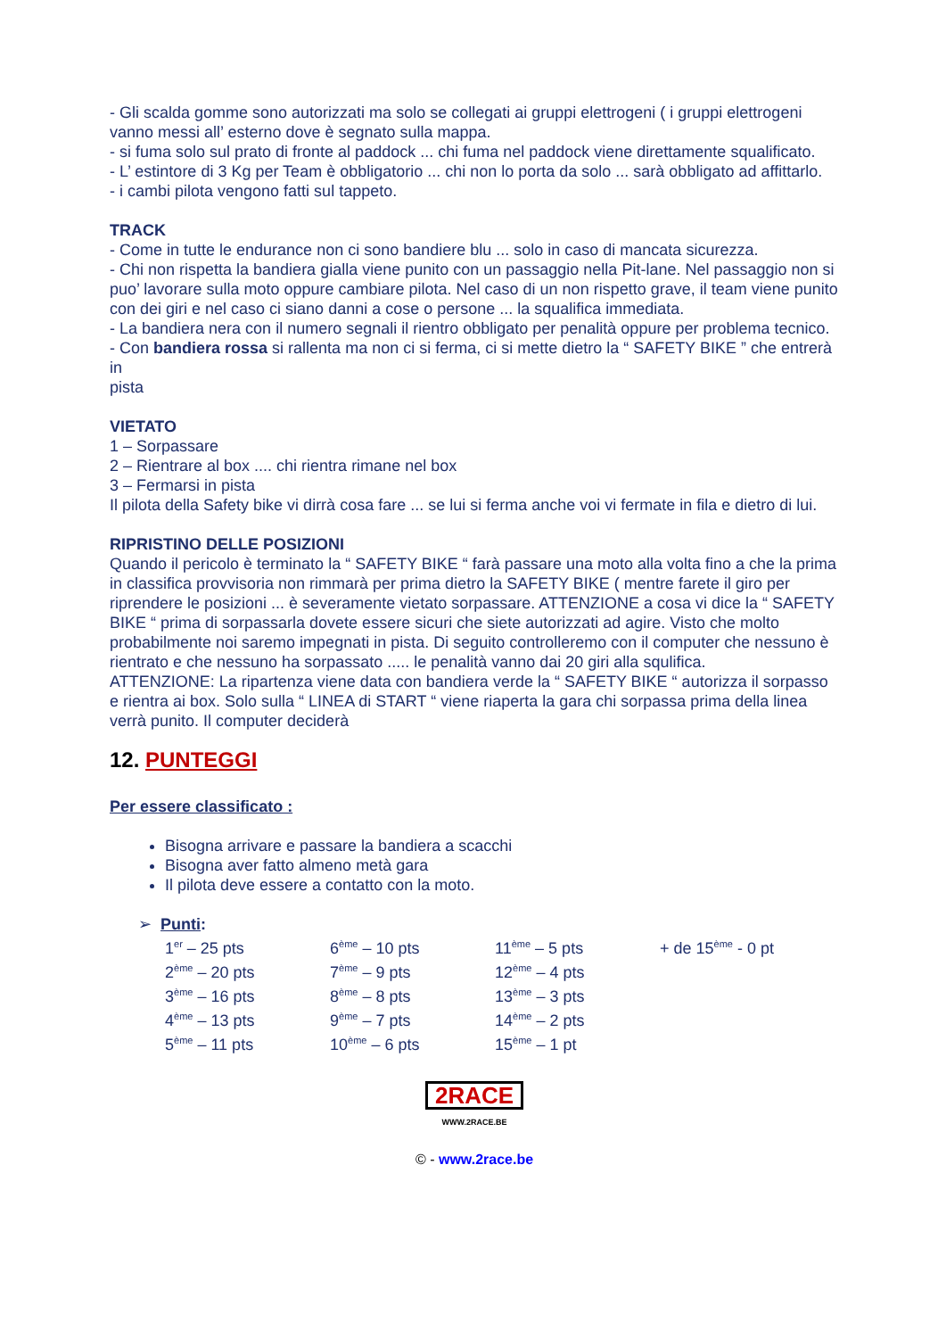- Gli scalda gomme sono autorizzati ma solo se collegati ai gruppi elettrogeni ( i gruppi elettrogeni vanno messi all’ esterno dove è segnato sulla mappa.
- si fuma solo sul prato di fronte al paddock ... chi fuma nel paddock viene direttamente squalificato.
- L’ estintore di 3 Kg per Team è obbligatorio ... chi non lo porta da solo ... sarà obbligato ad affittarlo.
- i cambi pilota vengono fatti sul tappeto.
TRACK
- Come in tutte le endurance non ci sono bandiere blu ... solo in caso di mancata sicurezza.
- Chi non rispetta la bandiera gialla viene punito con un passaggio nella Pit-lane. Nel passaggio non si puo’ lavorare sulla moto oppure cambiare pilota. Nel caso di un non rispetto grave, il team viene punito con dei giri e nel caso ci siano danni a cose o persone ... la squalifica immediata.
- La bandiera nera con il numero segnali il rientro obbligato per penalità oppure per problema tecnico.
- Con bandiera rossa si rallenta ma non ci si ferma, ci si mette dietro la “ SAFETY BIKE ” che entrerà in
pista
VIETATO
1 – Sorpassare
2 – Rientrare al box .... chi rientra rimane nel box
3 – Fermarsi in pista
Il pilota della Safety bike vi dirrà cosa fare ... se lui si ferma anche voi vi fermate in fila e dietro di lui.
RIPRISTINO DELLE POSIZIONI
Quando il pericolo è terminato la “ SAFETY BIKE “ farà passare una moto alla volta fino a che la prima in classifica provvisoria non rimmarà per prima dietro la SAFETY BIKE ( mentre farete il giro per riprendere le posizioni ... è severamente vietato sorpassare. ATTENZIONE a cosa vi dice la “ SAFETY BIKE “ prima di sorpassarla dovete essere sicuri che siete autorizzati ad agire. Visto che molto probabilmente noi saremo impegnati in pista. Di seguito controlleremo con il computer che nessuno è rientrato e che nessuno ha sorpassato ..... le penalità vanno dai 20 giri alla squlifica.
ATTENZIONE: La ripartenza viene data con bandiera verde la “ SAFETY BIKE “ autorizza il sorpasso e rientra ai box. Solo sulla “ LINEA di START “ viene riaperta la gara chi sorpassa prima della linea verrà punito. Il computer deciderà
12. PUNTEGGI
Per essere classificato :
Bisogna arrivare e passare la bandiera a scacchi
Bisogna aver fatto almeno metà gara
Il pilota deve essere a contatto con la moto.
➢ Punti:
| 1<sup>er</sup> – 25 pts | 6<sup>ème</sup> – 10 pts | 11<sup>ème</sup> – 5 pts | + de 15<sup>ème</sup> - 0 pt |
| 2<sup>ème</sup> – 20 pts | 7<sup>ème</sup> – 9 pts | 12<sup>ème</sup> – 4 pts | |
| 3<sup>ème</sup> – 16 pts | 8<sup>ème</sup> – 8 pts | 13<sup>ème</sup> – 3 pts | |
| 4<sup>ème</sup> – 13 pts | 9<sup>ème</sup> – 7 pts | 14<sup>ème</sup> – 2 pts | |
| 5<sup>ème</sup> – 11 pts | 10<sup>ème</sup> – 6 pts | 15<sup>ème</sup> – 1 pt | |
2RACE
WWW.2RACE.BE
© - www.2race.be